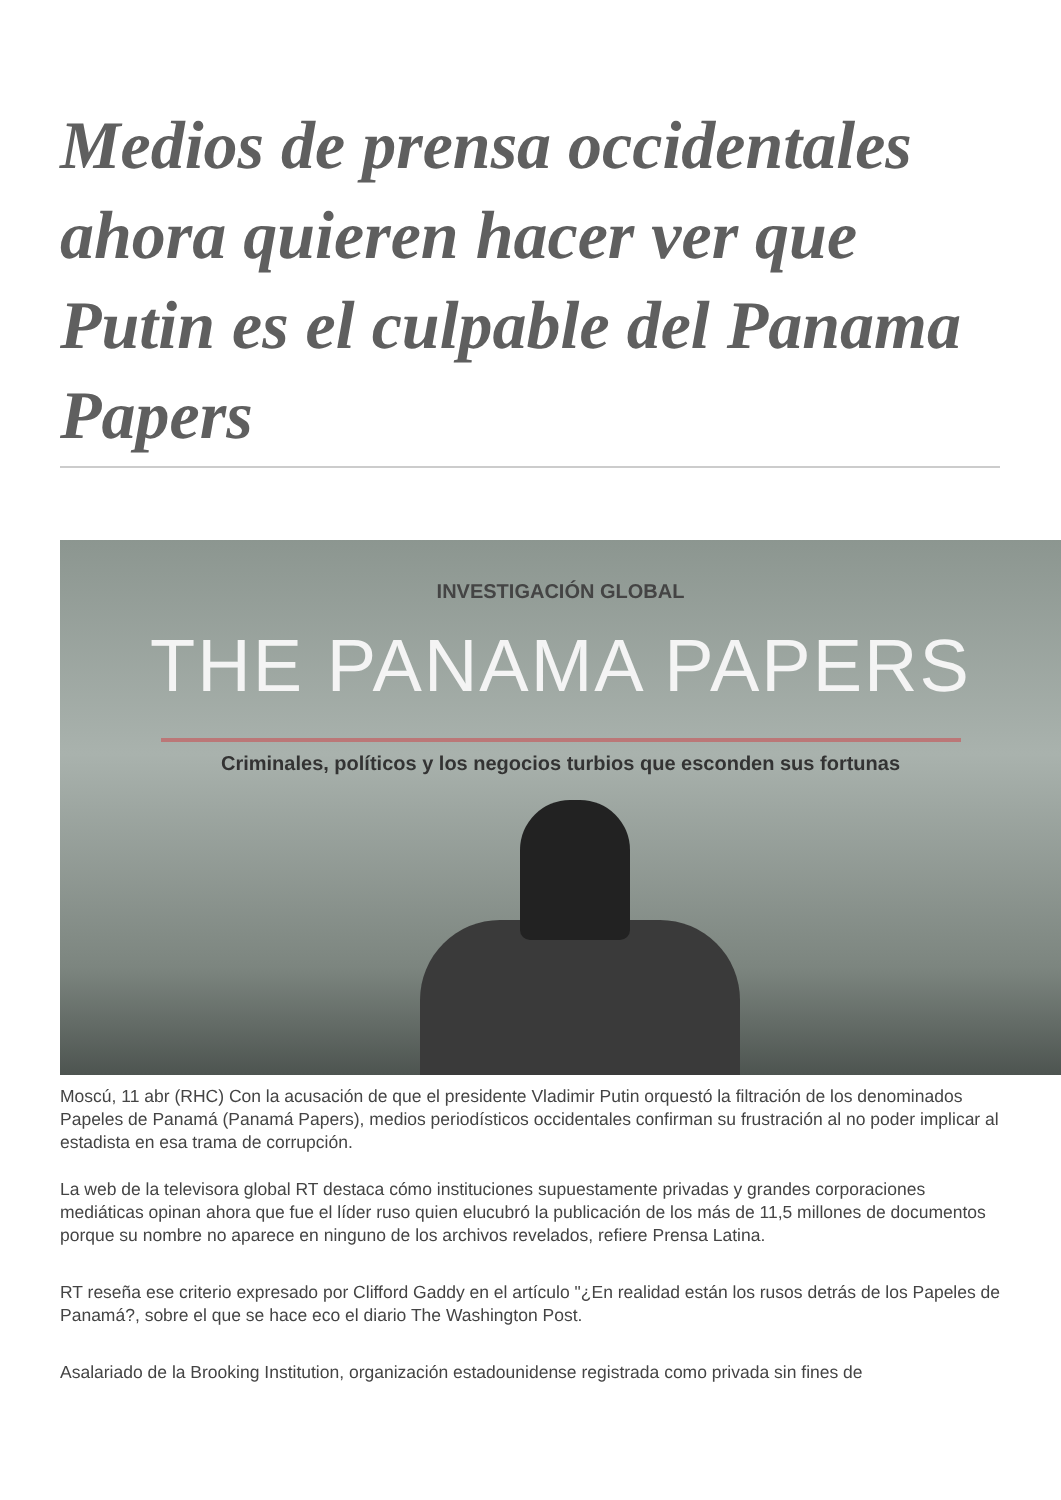Medios de prensa occidentales ahora quieren hacer ver que Putin es el culpable del Panama Papers
INVESTIGACIÓN GLOBAL
THE PANAMA PAPERS
Criminales, políticos y los negocios turbios que esconden sus fortunas
Moscú, 11 abr (RHC) Con la acusación de que el presidente Vladimir Putin orquestó la filtración de los denominados Papeles de Panamá (Panamá Papers), medios periodísticos occidentales confirman su frustración al no poder implicar al estadista en esa trama de corrupción.
La web de la televisora global RT destaca cómo instituciones supuestamente privadas y grandes corporaciones mediáticas opinan ahora que fue el líder ruso quien elucubró la publicación de los más de 11,5 millones de documentos porque su nombre no aparece en ninguno de los archivos revelados, refiere Prensa Latina.
RT reseña ese criterio expresado por Clifford Gaddy en el artículo "¿En realidad están los rusos detrás de los Papeles de Panamá?, sobre el que se hace eco el diario The Washington Post.
Asalariado de la Brooking Institution, organización estadounidense registrada como privada sin fines de